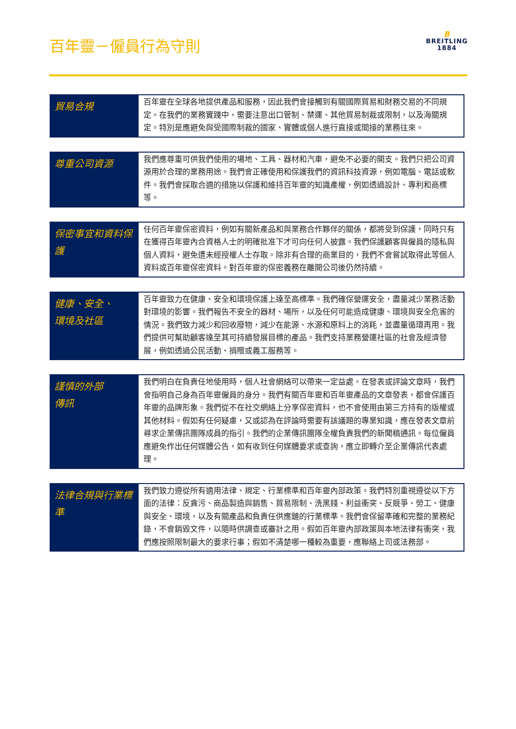百年靈－僱員行為守則
B
BREITLING
1884
| 貿易合規 | 百年靈在全球各地提供產品和服務，因此我們會接觸到有關國際貿易和財務交易的不同規定。在我們的業務實踐中，需要注意出口管制、禁運、其他貿易制裁或限制，以及海關規定。特別是應避免與受國際制裁的國家、實體或個人進行直接或間接的業務往來。 |
| 尊重公司資源 | 我們應尊重可供我們使用的場地、工具、器材和汽車，避免不必要的開支。我們只把公司資源用於合理的業務用途。我們會正確使用和保護我們的資訊科技資源，例如電腦、電話或軟件。我們會採取合適的措施以保護和維持百年靈的知識產權，例如透過設計、專利和商標等。 |
| 保密事宜和資料保護 | 任何百年靈保密資料，例如有關新產品和與業務合作夥伴的關係，都將受到保護，同時只有在獲得百年靈內合資格人士的明確批准下才可向任何人披露。我們保護顧客與僱員的隱私與個人資料，避免遭未經授權人士存取。除非有合理的商業目的，我們不會嘗試取得此等個人資料或百年靈保密資料。對百年靈的保密義務在離開公司後仍然持續。 |
| 健康、安全、 環境及社區 | 百年靈致力在健康、安全和環境保護上達至高標準。我們確保營運安全，盡量減少業務活動對環境的影響。我們報告不安全的器材、場所，以及任何可能造成健康、環境與安全危害的情況。我們致力減少和回收廢物，減少在能源、水源和原料上的消耗，並盡量循環再用。我們提供可幫助顧客達至其可持續發展目標的產品。我們支持業務營運社區的社會及經濟發展，例如透過公民活動、捐贈或義工服務等。 |
| 謹慎的外部 傳訊 | 我們明白在負責任地使用時，個人社會網絡可以帶來一定益處。在發表或評論文章時，我們會指明自己身為百年靈僱員的身分。我們有關百年靈和百年靈產品的文章發表，都會保護百年靈的品牌形象。我們從不在社交網絡上分享保密資料，也不會使用由第三方持有的版權或其他材料。假如有任何疑慮，又或認為在評論時需要有該議題的專業知識，應在發表文章前尋求企業傳訊團隊成員的指引。我們的企業傳訊團隊全權負責我們的新聞稿通訊。每位僱員應避免作出任何媒體公告，如有收到任何媒體要求或查詢，應立即轉介至企業傳訊代表處理。 |
| 法律合規與行業標準 | 我們致力遵從所有適用法律、規定、行業標準和百年靈內部政策。我們特別重視遵從以下方面的法律：反貪污、商品製造與銷售、貿易限制、洗黑錢、利益衝突、反競爭、勞工、健康與安全、環境，以及有關產品和負責任供應鏈的行業標準。我們會保留準確和完整的業務紀錄，不會銷毀文件，以隨時供調查或審計之用。假如百年靈內部政策與本地法律有衝突，我們應按照限制最大的要求行事；假如不清楚哪一種較為重要，應聯絡上司或法務部。 |